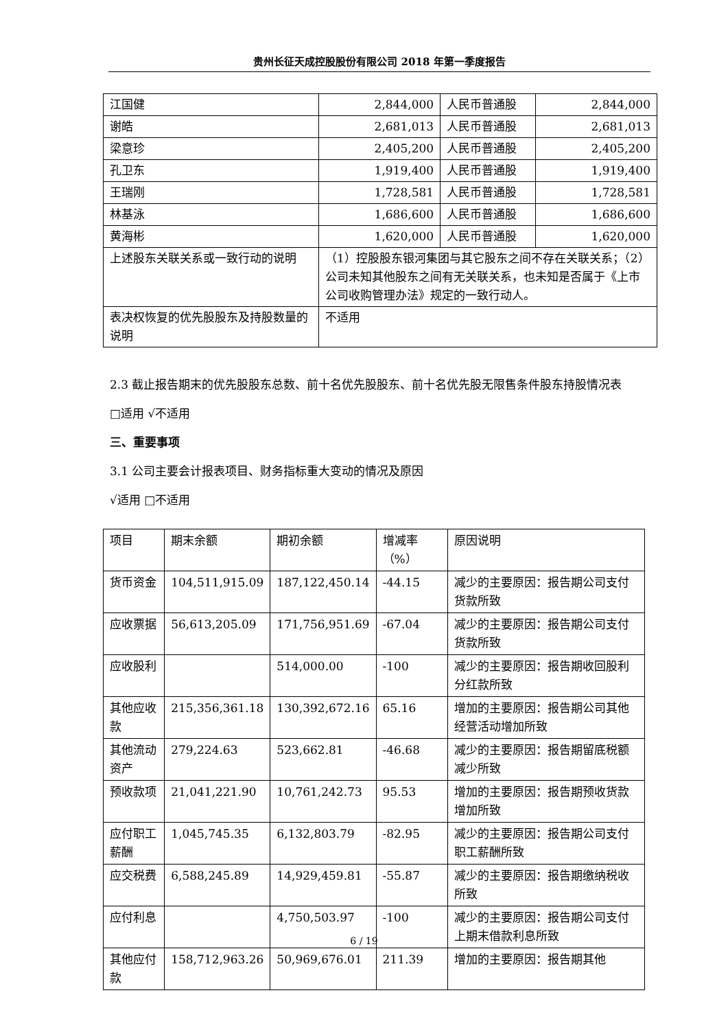贵州长征天成控股股份有限公司 2018 年第一季度报告
| 江国健 | 2,844,000 | 人民币普通股 | 2,844,000 |
| 谢皓 | 2,681,013 | 人民币普通股 | 2,681,013 |
| 梁意珍 | 2,405,200 | 人民币普通股 | 2,405,200 |
| 孔卫东 | 1,919,400 | 人民币普通股 | 1,919,400 |
| 王瑞刚 | 1,728,581 | 人民币普通股 | 1,728,581 |
| 林基泳 | 1,686,600 | 人民币普通股 | 1,686,600 |
| 黄海彬 | 1,620,000 | 人民币普通股 | 1,620,000 |
| 上述股东关联关系或一致行动的说明 | （1）控股股东银河集团与其它股东之间不存在关联关系；（2）公司未知其他股东之间有无关联关系，也未知是否属于《上市公司收购管理办法》规定的一致行动人。 | | |
| 表决权恢复的优先股股东及持股数量的说明 | 不适用 | | |
2.3 截止报告期末的优先股股东总数、前十名优先股股东、前十名优先股无限售条件股东持股情况表
□适用 √不适用
三、重要事项
3.1 公司主要会计报表项目、财务指标重大变动的情况及原因
√适用 □不适用
| 项目 | 期末余额 | 期初余额 | 增减率（%） | 原因说明 |
| 货币资金 | 104,511,915.09 | 187,122,450.14 | -44.15 | 减少的主要原因：报告期公司支付货款所致 |
| 应收票据 | 56,613,205.09 | 171,756,951.69 | -67.04 | 减少的主要原因：报告期公司支付货款所致 |
| 应收股利 | | 514,000.00 | -100 | 减少的主要原因：报告期收回股利分红款所致 |
| 其他应收款 | 215,356,361.18 | 130,392,672.16 | 65.16 | 增加的主要原因：报告期公司其他经营活动增加所致 |
| 其他流动资产 | 279,224.63 | 523,662.81 | -46.68 | 减少的主要原因：报告期留底税额减少所致 |
| 预收款项 | 21,041,221.90 | 10,761,242.73 | 95.53 | 增加的主要原因：报告期预收货款增加所致 |
| 应付职工薪酬 | 1,045,745.35 | 6,132,803.79 | -82.95 | 减少的主要原因：报告期公司支付职工薪酬所致 |
| 应交税费 | 6,588,245.89 | 14,929,459.81 | -55.87 | 减少的主要原因：报告期缴纳税收所致 |
| 应付利息 | | 4,750,503.97 | -100 | 减少的主要原因：报告期公司支付上期末借款利息所致 |
| 其他应付款 | 158,712,963.26 | 50,969,676.01 | 211.39 | 增加的主要原因：报告期其他 |
6 / 19